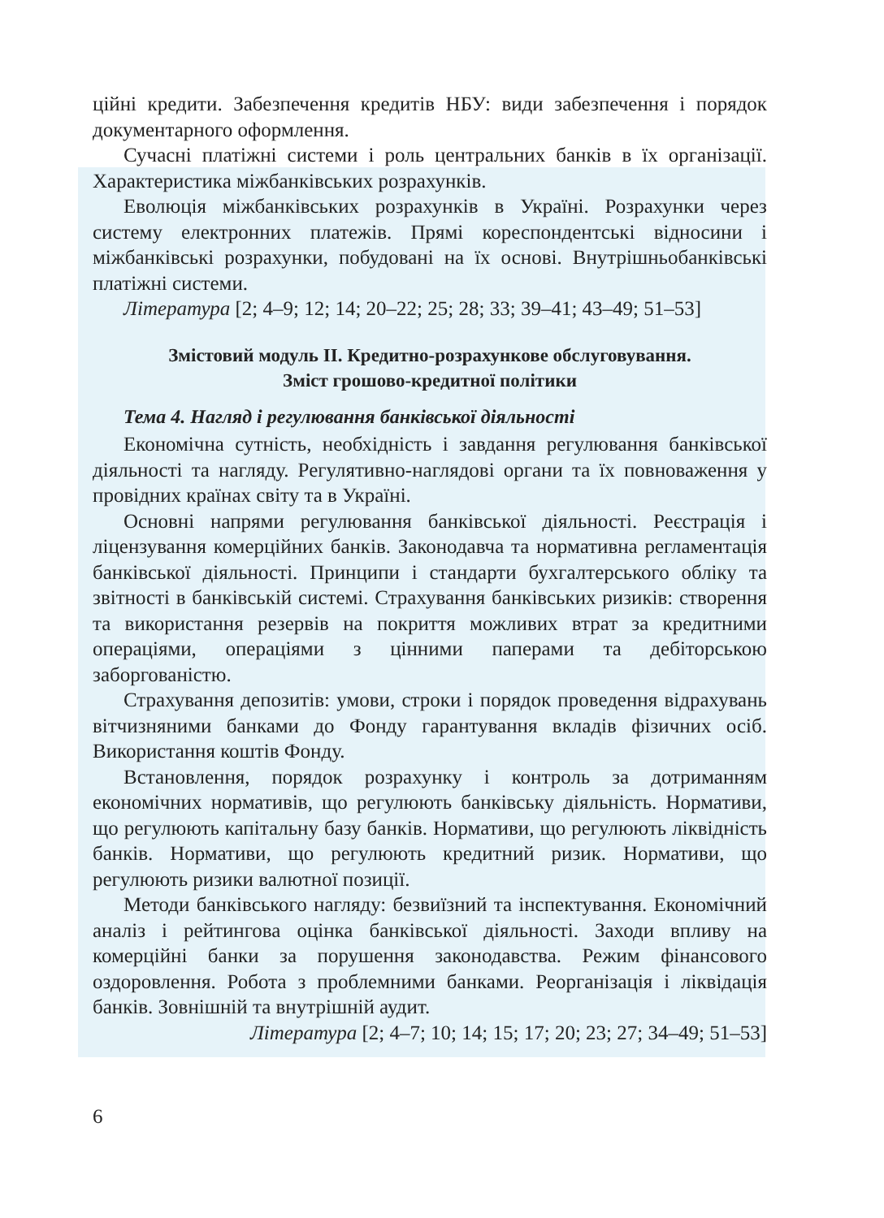ційні кредити. Забезпечення кредитів НБУ: види забезпечення і порядок документарного оформлення.
Сучасні платіжні системи і роль центральних банків в їх організації. Характеристика міжбанківських розрахунків.
Еволюція міжбанківських розрахунків в Україні. Розрахунки через систему електронних платежів. Прямі кореспондентські відносини і міжбанківські розрахунки, побудовані на їх основі. Внутрішньобанківські платіжні системи.
Література [2; 4–9; 12; 14; 20–22; 25; 28; 33; 39–41; 43–49; 51–53]
Змістовий модуль ІІ. Кредитно-розрахункове обслуговування.
Зміст грошово-кредитної політики
Тема 4. Нагляд і регулювання банківської діяльності
Економічна сутність, необхідність і завдання регулювання банківської діяльності та нагляду. Регулятивно-наглядові органи та їх повноваження у провідних країнах світу та в Україні.
Основні напрями регулювання банківської діяльності. Реєстрація і ліцензування комерційних банків. Законодавча та нормативна регламентація банківської діяльності. Принципи і стандарти бухгалтерського обліку та звітності в банківській системі. Страхування банківських ризиків: створення та використання резервів на покриття можливих втрат за кредитними операціями, операціями з цінними паперами та дебіторською заборгованістю.
Страхування депозитів: умови, строки і порядок проведення відрахувань вітчизняними банками до Фонду гарантування вкладів фізичних осіб. Використання коштів Фонду.
Встановлення, порядок розрахунку і контроль за дотриманням економічних нормативів, що регулюють банківську діяльність. Нормативи, що регулюють капітальну базу банків. Нормативи, що регулюють ліквідність банків. Нормативи, що регулюють кредитний ризик. Нормативи, що регулюють ризики валютної позиції.
Методи банківського нагляду: безвиїзний та інспектування. Економічний аналіз і рейтингова оцінка банківської діяльності. Заходи впливу на комерційні банки за порушення законодавства. Режим фінансового оздоровлення. Робота з проблемними банками. Реорганізація і ліквідація банків. Зовнішній та внутрішній аудит.
Література [2; 4–7; 10; 14; 15; 17; 20; 23; 27; 34–49; 51–53]
6